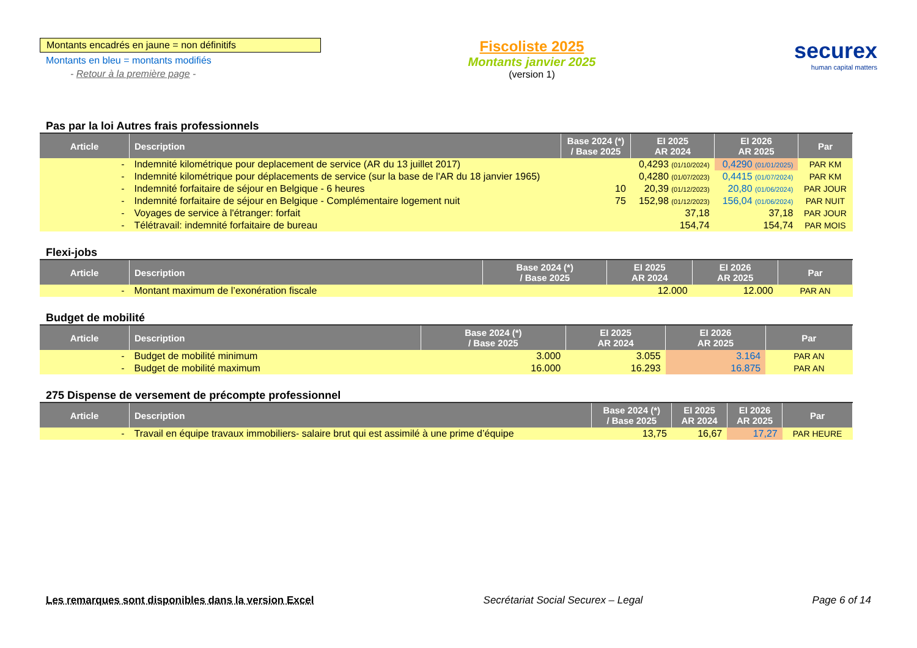Montants encadrés en jaune = non définitifs
Montants en bleu = montants modifiés
- Retour à la première page -
Fiscoliste 2025
Montants janvier 2025
(version 1)
securex
human capital matters
Pas par la loi Autres frais professionnels
| Article | Description | Base 2024 (*) / Base 2025 | EI 2025 AR 2024 | EI 2026 AR 2025 | Par |
| --- | --- | --- | --- | --- | --- |
| - | Indemnité kilométrique pour deplacement de service (AR du 13 juillet 2017) | | 0,4293 (01/10/2024) | 0,4290 (01/01/2025) | PAR KM |
| - | Indemnité kilométrique pour déplacements de service (sur la base de l'AR du 18 janvier 1965) | | 0,4280 (01/07/2023) | 0,4415 (01/07/2024) | PAR KM |
| - | Indemnité forfaitaire de séjour en Belgique - 6 heures | 10 | 20,39 (01/12/2023) | 20,80 (01/06/2024) | PAR JOUR |
| - | Indemnité forfaitaire de séjour en Belgique - Complémentaire logement nuit | 75 | 152,98 (01/12/2023) | 156,04 (01/06/2024) | PAR NUIT |
| - | Voyages de service à l'étranger: forfait | | 37,18 | 37,18 | PAR JOUR |
| - | Télétravail: indemnité forfaitaire de bureau | | 154,74 | 154,74 | PAR MOIS |
Flexi-jobs
| Article | Description | Base 2024 (*) / Base 2025 | EI 2025 AR 2024 | EI 2026 AR 2025 | Par |
| --- | --- | --- | --- | --- | --- |
| - | Montant maximum de l’exonération fiscale | | 12.000 | 12.000 | PAR AN |
Budget de mobilité
| Article | Description | Base 2024 (*) / Base 2025 | EI 2025 AR 2024 | EI 2026 AR 2025 | Par |
| --- | --- | --- | --- | --- | --- |
| - | Budget de mobilité minimum | 3.000 | 3.055 | 3.164 | PAR AN |
| - | Budget de mobilité maximum | 16.000 | 16.293 | 16.875 | PAR AN |
275 Dispense de versement de précompte professionnel
| Article | Description | Base 2024 (*) / Base 2025 | EI 2025 AR 2024 | EI 2026 AR 2025 | Par |
| --- | --- | --- | --- | --- | --- |
| - | Travail en équipe travaux immobiliers- salaire brut qui est assimilé à une prime d’équipe | 13,75 | 16,67 | 17,27 | PAR HEURE |
Les remarques sont disponibles dans la version Excel Secrétariat Social Securex – Legal Page 6 of 14